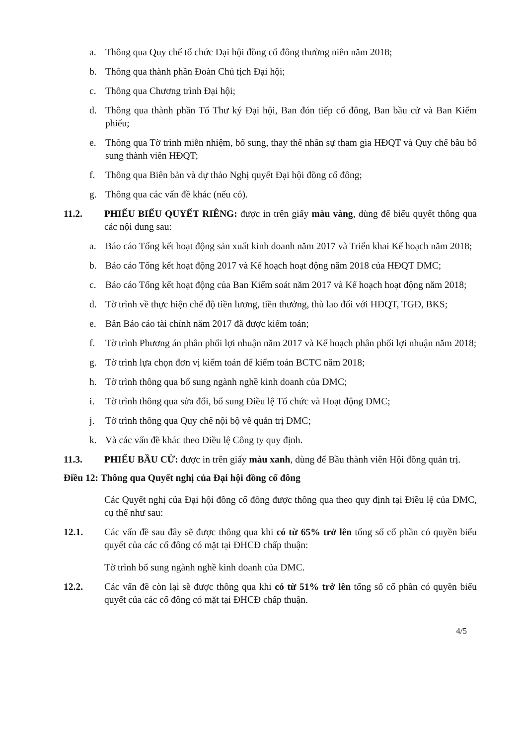a. Thông qua Quy chế tổ chức Đại hội đồng cổ đông thường niên năm 2018;
b. Thông qua thành phần Đoàn Chủ tịch Đại hội;
c. Thông qua Chương trình Đại hội;
d. Thông qua thành phần Tổ Thư ký Đại hội, Ban đón tiếp cổ đông, Ban bầu cử và Ban Kiểm phiếu;
e. Thông qua Tờ trình miễn nhiệm, bổ sung, thay thế nhân sự tham gia HĐQT và Quy chế bầu bổ sung thành viên HĐQT;
f. Thông qua Biên bản và dự thảo Nghị quyết Đại hội đồng cổ đông;
g. Thông qua các vấn đề khác (nếu có).
11.2. PHIẾU BIỂU QUYẾT RIÊNG: được in trên giấy màu vàng, dùng để biểu quyết thông qua các nội dung sau:
a. Báo cáo Tổng kết hoạt động sản xuất kinh doanh năm 2017 và Triển khai Kế hoạch năm 2018;
b. Báo cáo Tổng kết hoạt động 2017 và Kế hoạch hoạt động năm 2018 của HĐQT DMC;
c. Báo cáo Tổng kết hoạt động của Ban Kiểm soát năm 2017 và Kế hoạch hoạt động năm 2018;
d. Tờ trình về thực hiện chế độ tiền lương, tiền thưởng, thù lao đối với HĐQT, TGĐ, BKS;
e. Bản Báo cáo tài chính năm 2017 đã được kiểm toán;
f. Tờ trình Phương án phân phối lợi nhuận năm 2017 và Kế hoạch phân phối lợi nhuận năm 2018;
g. Tờ trình lựa chọn đơn vị kiểm toán để kiểm toán BCTC năm 2018;
h. Tờ trình thông qua bổ sung ngành nghề kinh doanh của DMC;
i. Tờ trình thông qua sửa đổi, bổ sung Điều lệ Tổ chức và Hoạt động DMC;
j. Tờ trình thông qua Quy chế nội bộ về quản trị DMC;
k. Và các vấn đề khác theo Điều lệ Công ty quy định.
11.3. PHIẾU BẦU CỬ: được in trên giấy màu xanh, dùng để Bầu thành viên Hội đồng quản trị.
Điều 12: Thông qua Quyết nghị của Đại hội đồng cổ đông
Các Quyết nghị của Đại hội đồng cổ đông được thông qua theo quy định tại Điều lệ của DMC, cụ thể như sau:
12.1. Các vấn đề sau đây sẽ được thông qua khi có từ 65% trở lên tổng số cổ phần có quyền biểu quyết của các cổ đông có mặt tại ĐHCĐ chấp thuận:
Tờ trình bổ sung ngành nghề kinh doanh của DMC.
12.2. Các vấn đề còn lại sẽ được thông qua khi có từ 51% trở lên tổng số cổ phần có quyền biểu quyết của các cổ đông có mặt tại ĐHCĐ chấp thuận.
4/5